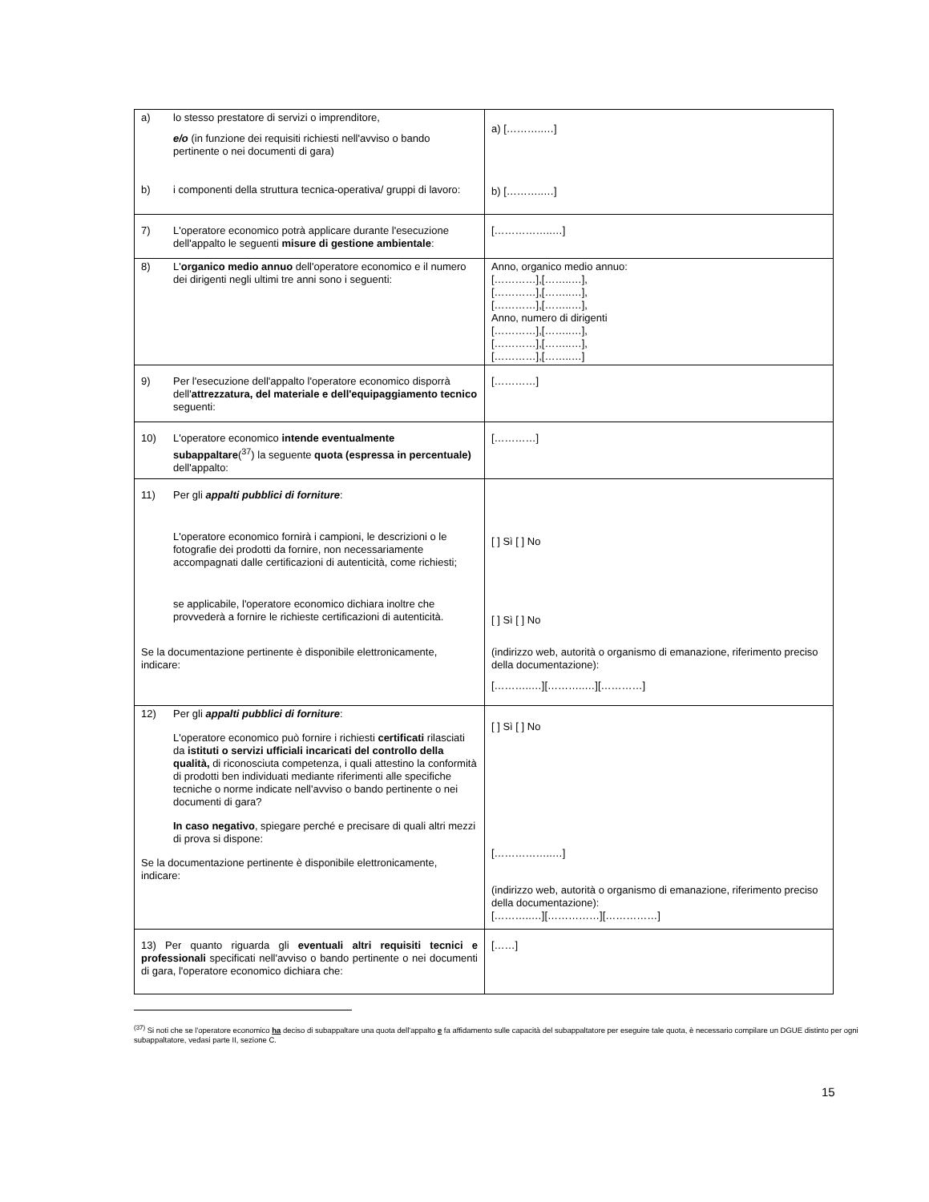| a) lo stesso prestatore di servizi o imprenditore, e/o (in funzione dei requisiti richiesti nell'avviso o bando pertinente o nei documenti di gara) b) i componenti della struttura tecnica-operativa/ gruppi di lavoro: | a) [………..…] b) [………..…] |
| 7) L'operatore economico potrà applicare durante l'esecuzione dell'appalto le seguenti misure di gestione ambientale : | [……………..…] |
| 8) L' organico medio annuo dell'operatore economico e il numero dei dirigenti negli ultimi tre anni sono i seguenti: | Anno, organico medio annuo: […………],[……..…], […………],[……..…], […………],[……..…], Anno, numero di dirigenti […………],[……..…], […………],[……..…], […………],[……..…] |
| 9) Per l'esecuzione dell'appalto l'operatore economico disporrà dell' attrezzatura, del materiale e dell'equipaggiamento tecnico seguenti: | […………] |
| 10) L'operatore economico intende eventualmente subappaltare (<sup>37</sup>) la seguente quota (espressa in percentuale) dell'appalto: | […………] |
| 11) Per gli appalti pubblici di forniture : L'operatore economico fornirà i campioni, le descrizioni o le fotografie dei prodotti da fornire, non necessariamente accompagnati dalle certificazioni di autenticità, come richiesti; se applicabile, l'operatore economico dichiara inoltre che provvederà a fornire le richieste certificazioni di autenticità. Se la documentazione pertinente è disponibile elettronicamente, indicare: | [ ] Sì [ ] No [ ] Sì [ ] No (indirizzo web, autorità o organismo di emanazione, riferimento preciso della documentazione): [………..…][………..…][…………] |
| 12) Per gli appalti pubblici di forniture : L'operatore economico può fornire i richiesti certificati rilasciati da istituti o servizi ufficiali incaricati del controllo della qualità, di riconosciuta competenza, i quali attestino la conformità di prodotti ben individuati mediante riferimenti alle specifiche tecniche o norme indicate nell'avviso o bando pertinente o nei documenti di gara? In caso negativo , spiegare perché e precisare di quali altri mezzi di prova si dispone: Se la documentazione pertinente è disponibile elettronicamente, indicare: | [ ] Sì [ ] No [……………..…] (indirizzo web, autorità o organismo di emanazione, riferimento preciso della documentazione): [………..…][……………][……………] |
| 13) Per quanto riguarda gli eventuali altri requisiti tecnici e professionali specificati nell'avviso o bando pertinente o nei documenti di gara, l'operatore economico dichiara che: | [……] |
<sup>(37)</sup> Si noti che se l'operatore economico ha deciso di subappaltare una quota dell'appalto e fa affidamento sulle capacità del subappaltatore per eseguire tale quota, è necessario compilare un DGUE distinto per ogni subappaltatore, vedasi parte II, sezione C.
15